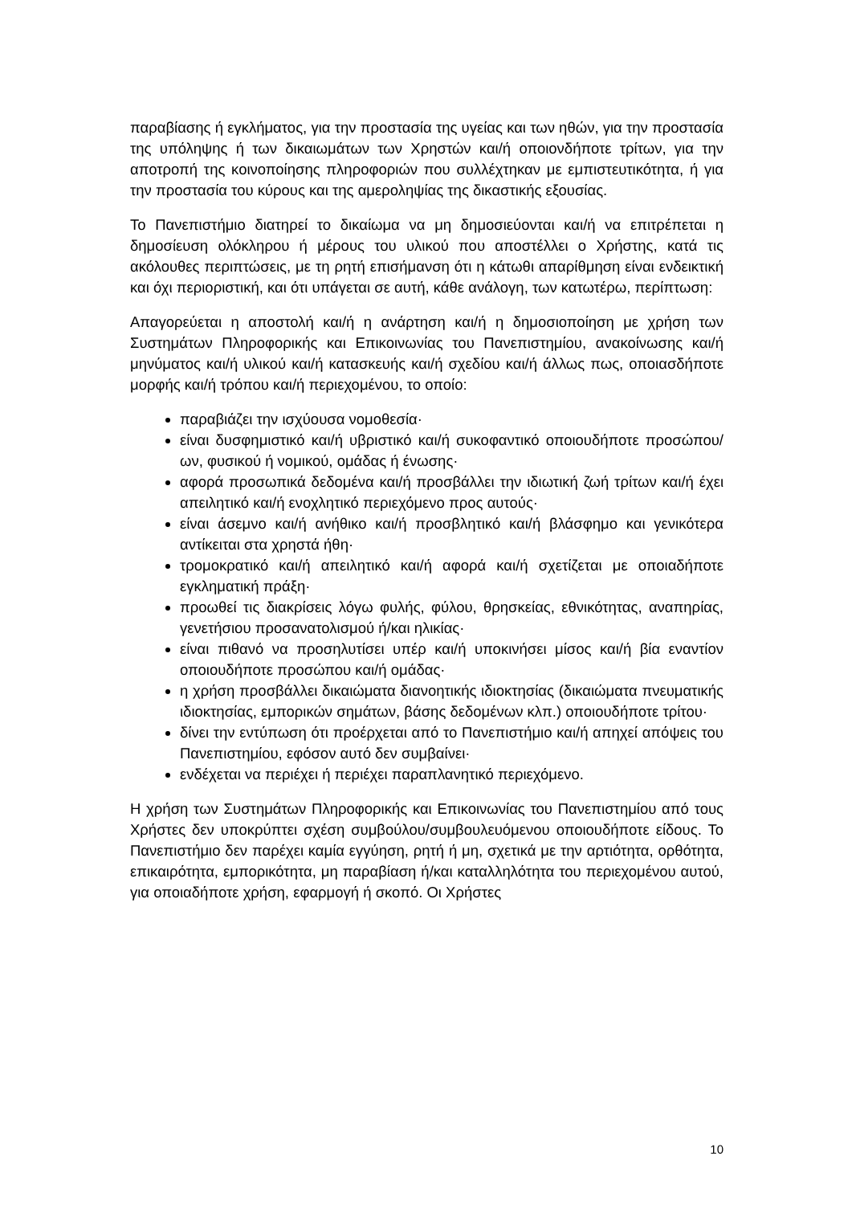παραβίασης ή εγκλήματος, για την προστασία της υγείας και των ηθών, για την προστασία της υπόληψης ή των δικαιωμάτων των Χρηστών και/ή οποιονδήποτε τρίτων, για την αποτροπή της κοινοποίησης πληροφοριών που συλλέχτηκαν με εμπιστευτικότητα, ή για την προστασία του κύρους και της αμεροληψίας της δικαστικής εξουσίας.
Το Πανεπιστήμιο διατηρεί το δικαίωμα να μη δημοσιεύονται και/ή να επιτρέπεται η δημοσίευση ολόκληρου ή μέρους του υλικού που αποστέλλει ο Χρήστης, κατά τις ακόλουθες περιπτώσεις, με τη ρητή επισήμανση ότι η κάτωθι απαρίθμηση είναι ενδεικτική και όχι περιοριστική, και ότι υπάγεται σε αυτή, κάθε ανάλογη, των κατωτέρω, περίπτωση:
Απαγορεύεται η αποστολή και/ή η ανάρτηση και/ή η δημοσιοποίηση με χρήση των Συστημάτων Πληροφορικής και Επικοινωνίας του Πανεπιστημίου, ανακοίνωσης και/ή μηνύματος και/ή υλικού και/ή κατασκευής και/ή σχεδίου και/ή άλλως πως, οποιασδήποτε μορφής και/ή τρόπου και/ή περιεχομένου, το οποίο:
παραβιάζει την ισχύουσα νομοθεσία·
είναι δυσφημιστικό και/ή υβριστικό και/ή συκοφαντικό οποιουδήποτε προσώπου/ων, φυσικού ή νομικού, ομάδας ή ένωσης·
αφορά προσωπικά δεδομένα και/ή προσβάλλει την ιδιωτική ζωή τρίτων και/ή έχει απειλητικό και/ή ενοχλητικό περιεχόμενο προς αυτούς·
είναι άσεμνο και/ή ανήθικο και/ή προσβλητικό και/ή βλάσφημο και γενικότερα αντίκειται στα χρηστά ήθη·
τρομοκρατικό και/ή απειλητικό και/ή αφορά και/ή σχετίζεται με οποιαδήποτε εγκληματική πράξη·
προωθεί τις διακρίσεις λόγω φυλής, φύλου, θρησκείας, εθνικότητας, αναπηρίας, γενετήσιου προσανατολισμού ή/και ηλικίας·
είναι πιθανό να προσηλυτίσει υπέρ και/ή υποκινήσει μίσος και/ή βία εναντίον οποιουδήποτε προσώπου και/ή ομάδας·
η χρήση προσβάλλει δικαιώματα διανοητικής ιδιοκτησίας (δικαιώματα πνευματικής ιδιοκτησίας, εμπορικών σημάτων, βάσης δεδομένων κλπ.) οποιουδήποτε τρίτου·
δίνει την εντύπωση ότι προέρχεται από το Πανεπιστήμιο και/ή απηχεί απόψεις του Πανεπιστημίου, εφόσον αυτό δεν συμβαίνει·
ενδέχεται να περιέχει ή περιέχει παραπλανητικό περιεχόμενο.
Η χρήση των Συστημάτων Πληροφορικής και Επικοινωνίας του Πανεπιστημίου από τους Χρήστες δεν υποκρύπτει σχέση συμβούλου/συμβουλευόμενου οποιουδήποτε είδους. Το Πανεπιστήμιο δεν παρέχει καμία εγγύηση, ρητή ή μη, σχετικά με την αρτιότητα, ορθότητα, επικαιρότητα, εμπορικότητα, μη παραβίαση ή/και καταλληλότητα του περιεχομένου αυτού, για οποιαδήποτε χρήση, εφαρμογή ή σκοπό. Οι Χρήστες
10